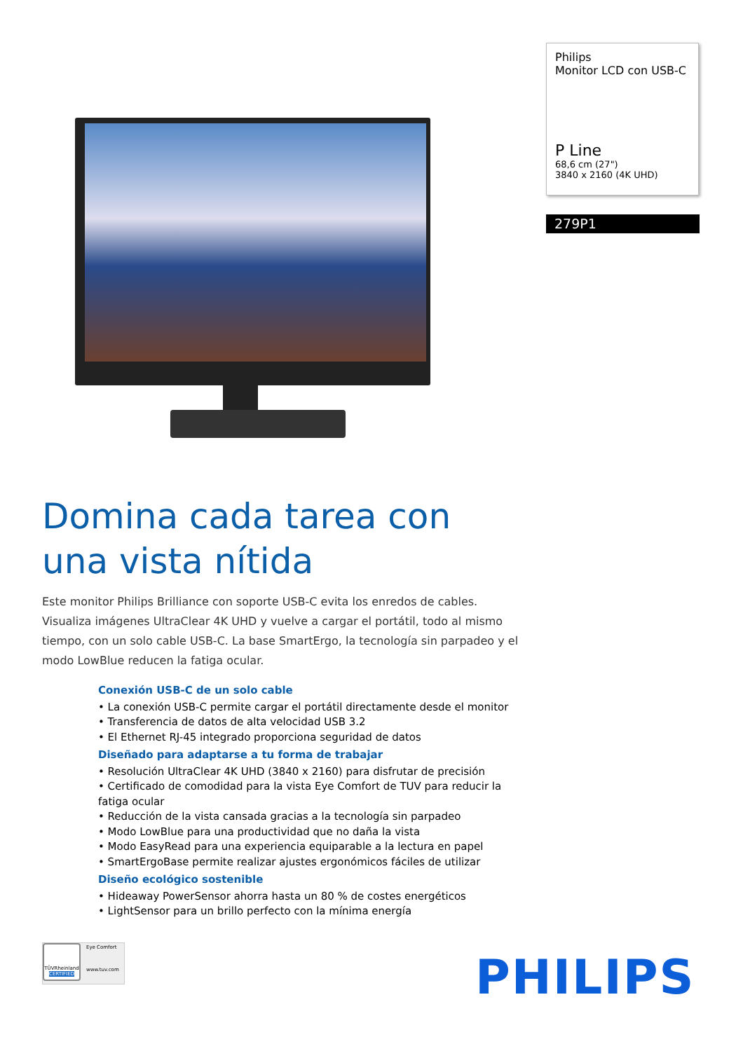Philips
Monitor LCD con USB-C
P Line
68,6 cm (27")
3840 x 2160 (4K UHD)
279P1
Domina cada tarea con una vista nítida
Este monitor Philips Brilliance con soporte USB-C evita los enredos de cables. Visualiza imágenes UltraClear 4K UHD y vuelve a cargar el portátil, todo al mismo tiempo, con un solo cable USB-C. La base SmartErgo, la tecnología sin parpadeo y el modo LowBlue reducen la fatiga ocular.
Conexión USB-C de un solo cable
• La conexión USB-C permite cargar el portátil directamente desde el monitor
• Transferencia de datos de alta velocidad USB 3.2
• El Ethernet RJ-45 integrado proporciona seguridad de datos
Diseñado para adaptarse a tu forma de trabajar
• Resolución UltraClear 4K UHD (3840 x 2160) para disfrutar de precisión
• Certificado de comodidad para la vista Eye Comfort de TUV para reducir la fatiga ocular
• Reducción de la vista cansada gracias a la tecnología sin parpadeo
• Modo LowBlue para una productividad que no daña la vista
• Modo EasyRead para una experiencia equiparable a la lectura en papel
• SmartErgoBase permite realizar ajustes ergonómicos fáciles de utilizar
Diseño ecológico sostenible
• Hideaway PowerSensor ahorra hasta un 80 % de costes energéticos
• LightSensor para un brillo perfecto con la mínima energía
TÜVRheinland
CERTIFIED
Eye Comfort
www.tuv.com
PHILIPS